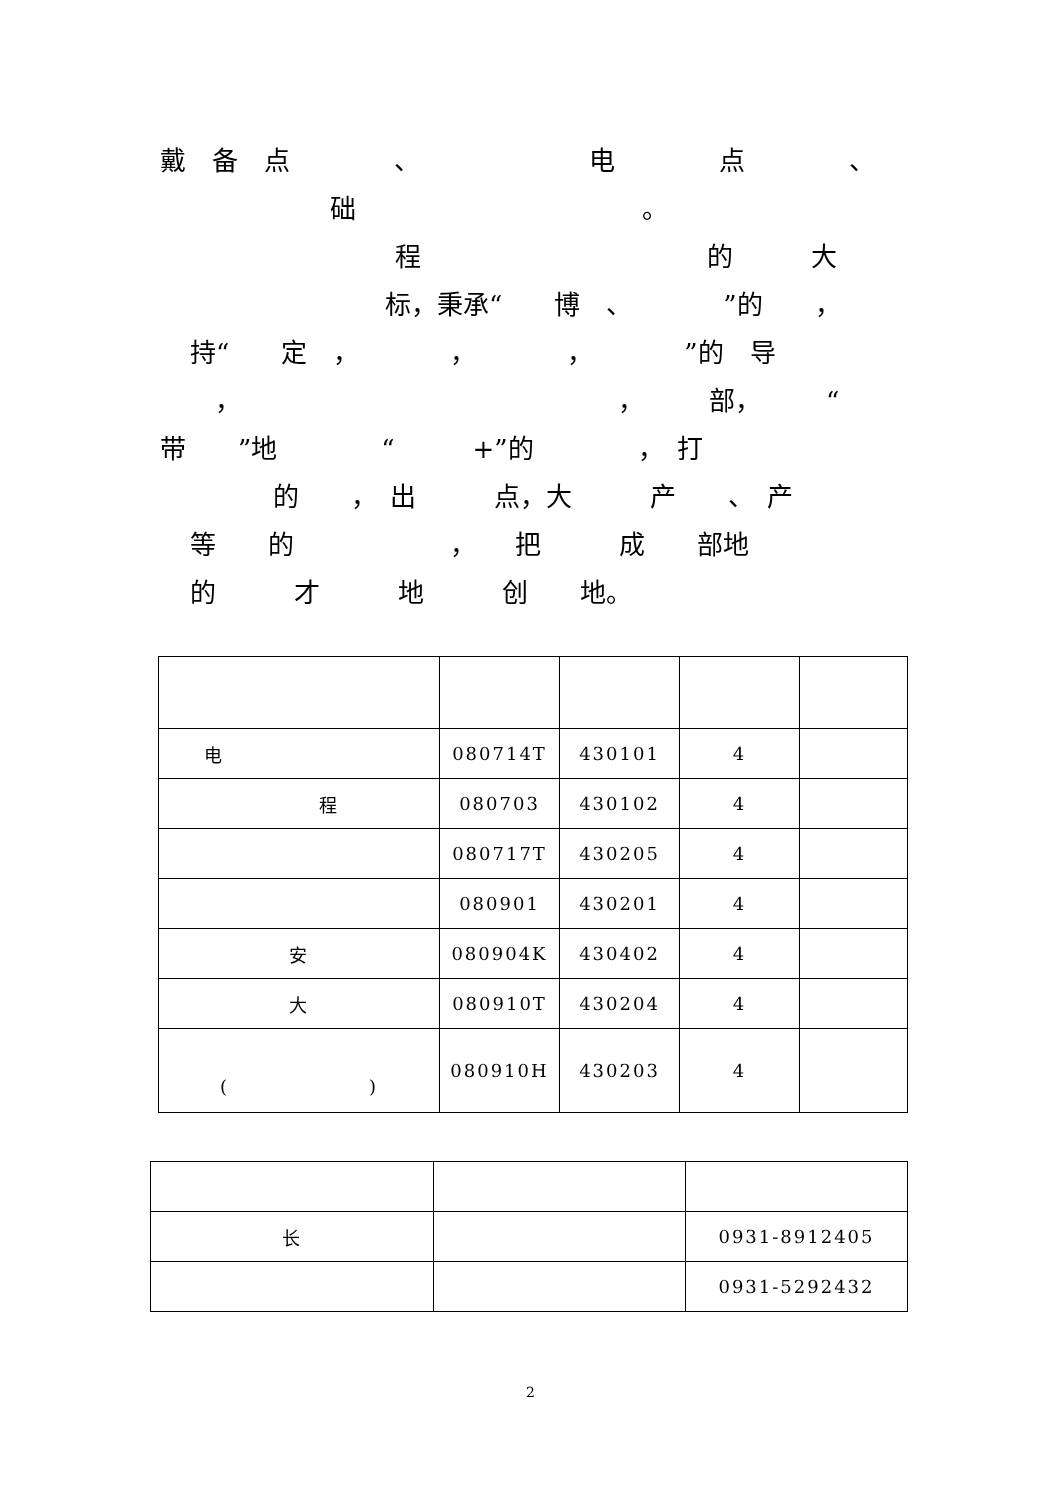戴　备　点　　　　、　　　　　　　电　　　　点　　　　、
础　　　　　　　　　　　。
程　　　　　　　　　　　的　　　大
标，秉承“　　博　、　　　　”的　　，
持“　　定　，　　　　，　　　　，　　　　”的　导
，　　　　　　　　　　　　　　　，　　　部，　　　“
带　　”地　　　　“　　　+”的　　　　，　打
的　　，　出　　　点，大　　　产　　、　产
等　　的　　　　　　，　　把　　　成　　部地
的　　　才　　　地　　　创　　地。
| 电 | 080714T | 430101 | 4 | |
| 程 | 080703 | 430102 | 4 | |
| | 080717T | 430205 | 4 | |
| | 080901 | 430201 | 4 | |
| 安 | 080904K | 430402 | 4 | |
| 大 | 080910T | 430204 | 4 | |
| ( ) | 080910H | 430203 | 4 | |
| 长 | | 0931-8912405 |
| | | 0931-5292432 |
2